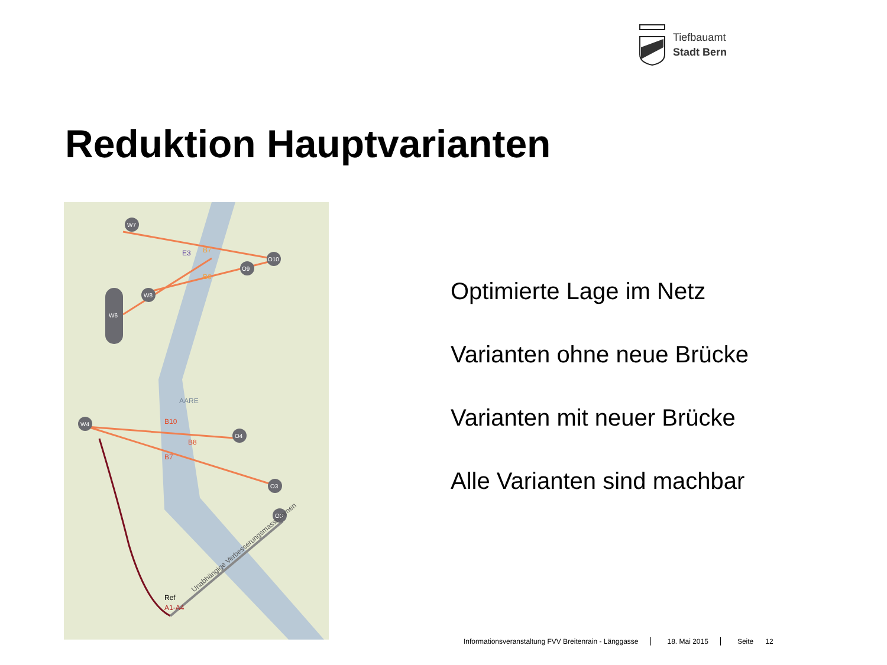Tiefbauamt
Stadt Bern
Reduktion Hauptvarianten
W7
O10
O9
W8
W6
W4
O4
O3
O0
E3
B7
B6
B10
B8
B7
Ref
A1-A4
AARE
Unabhängige Verbesserungsmassnahmen
Optimierte Lage im Netz
Varianten ohne neue Brücke
Varianten mit neuer Brücke
Alle Varianten sind machbar
Informationsveranstaltung FVV Breitenrain - Länggasse 18. Mai 2015 Seite 12